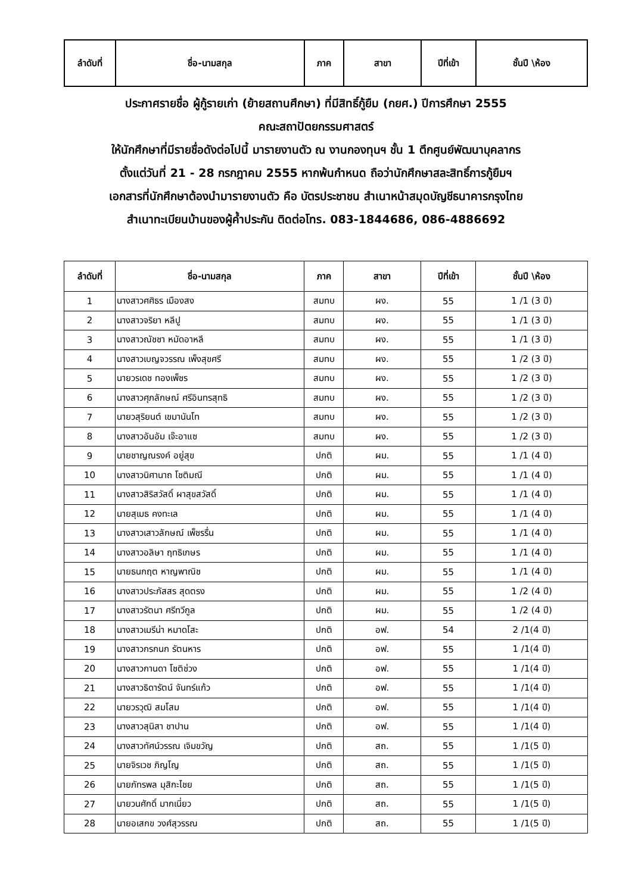| ลำดับที่ | ชื่อ-นามสกุล | ภาค | สาขา | ปีที่เข้า | ชั้นปี \ห้อง |
| --- | --- | --- | --- | --- | --- |
ประกาศรายชื่อ ผู้กู้รายเก่า (ย้ายสถานศึกษา) ที่มีสิทธิ์กู้ยืม (กยศ.) ปีการศึกษา 2555
คณะสถาปัตยกรรมศาสตร์
ให้นักศึกษาที่มีรายชื่อดังต่อไปนี้ มารายงานตัว ณ งานกองทุนฯ ชั้น 1 ตึกศูนย์พัฒนาบุคลากร
ตั้งแต่วันที่ 21 - 28 กรกฎาคม 2555 หากพ้นกำหนด ถือว่านักศึกษาสละสิทธิ์การกู้ยืมฯ
เอกสารที่นักศึกษาต้องนำมารายงานตัว คือ บัตรประชาชน สำเนาหน้าสมุดบัญชีธนาคารกรุงไทย
สำเนาทะเบียนบ้านของผู้ค้ำประกัน ติดต่อโทร. 083-1844686, 086-4886692
| ลำดับที่ | ชื่อ-นามสกุล | ภาค | สาขา | ปีที่เข้า | ชั้นปี \ห้อง |
| --- | --- | --- | --- | --- | --- |
| 1 | นางสาวศศิธร เมืองสง | สมทบ | ผง. | 55 | 1 /1 (3 ปี) |
| 2 | นางสาวจริยา หลีปู | สมทบ | ผง. | 55 | 1 /1 (3 ปี) |
| 3 | นางสาวณัชชา หมัดอาหลี | สมทบ | ผง. | 55 | 1 /1 (3 ปี) |
| 4 | นางสาวเบญจวรรณ เพ็งสุขศรี | สมทบ | ผง. | 55 | 1 /2 (3 ปี) |
| 5 | นายวรเดช ทองเพ็ชร | สมทบ | ผง. | 55 | 1 /2 (3 ปี) |
| 6 | นางสาวศุภลักษณ์ ศรีอินทรสุทธิ | สมทบ | ผง. | 55 | 1 /2 (3 ปี) |
| 7 | นายวสุริยนต์ เขมานันโท | สมทบ | ผง. | 55 | 1 /2 (3 ปี) |
| 8 | นางสาวอันอัม เจ๊ะอาแซ | สมทบ | ผง. | 55 | 1 /2 (3 ปี) |
| 9 | นายชาญณรงค์ อยู่สุข | ปกติ | ผม. | 55 | 1 /1 (4 ปี) |
| 10 | นางสาวนิศานาถ โชติมณี | ปกติ | ผม. | 55 | 1 /1 (4 ปี) |
| 11 | นางสาวสิริสวัสดิ์ ผาสุขสวัสดิ์ | ปกติ | ผม. | 55 | 1 /1 (4 ปี) |
| 12 | นายสุเมธ คงทะเล | ปกติ | ผม. | 55 | 1 /1 (4 ปี) |
| 13 | นางสาวเสาวลักษณ์ เพ็ชรรื่น | ปกติ | ผม. | 55 | 1 /1 (4 ปี) |
| 14 | นางสาวอลิษา ฤทธิเกษร | ปกติ | ผม. | 55 | 1 /1 (4 ปี) |
| 15 | นายธนกฤต หาญพาณิช | ปกติ | ผม. | 55 | 1 /1 (4 ปี) |
| 16 | นางสาวประภัสสร สุดตรง | ปกติ | ผม. | 55 | 1 /2 (4 ปี) |
| 17 | นางสาวรัตนา ศรีทวีกูล | ปกติ | ผม. | 55 | 1 /2 (4 ปี) |
| 18 | นางสาวเมรีน่า หมาดโสะ | ปกติ | อฟ. | 54 | 2 /1(4 ปี) |
| 19 | นางสาวกรกนก รัตนหาร | ปกติ | อฟ. | 55 | 1 /1(4 ปี) |
| 20 | นางสาวกานดา โชติช่วง | ปกติ | อฟ. | 55 | 1 /1(4 ปี) |
| 21 | นางสาวธิดารัตน์ จันทร์แก้ว | ปกติ | อฟ. | 55 | 1 /1(4 ปี) |
| 22 | นายวรวุฒิ สมโสม | ปกติ | อฟ. | 55 | 1 /1(4 ปี) |
| 23 | นางสาวสุนิสา ชาปาน | ปกติ | อฟ. | 55 | 1 /1(4 ปี) |
| 24 | นางสาวทัศน์วรรณ เจิมขวัญ | ปกติ | สถ. | 55 | 1 /1(5 ปี) |
| 25 | นายจิรเวช ภิญโญ | ปกติ | สถ. | 55 | 1 /1(5 ปี) |
| 26 | นายภัทรพล มุสิกะไชย | ปกติ | สถ. | 55 | 1 /1(5 ปี) |
| 27 | นายวนศักดิ์ มากเนี่ยว | ปกติ | สถ. | 55 | 1 /1(5 ปี) |
| 28 | นายอเสกข วงศ์สุวรรณ | ปกติ | สถ. | 55 | 1 /1(5 ปี) |